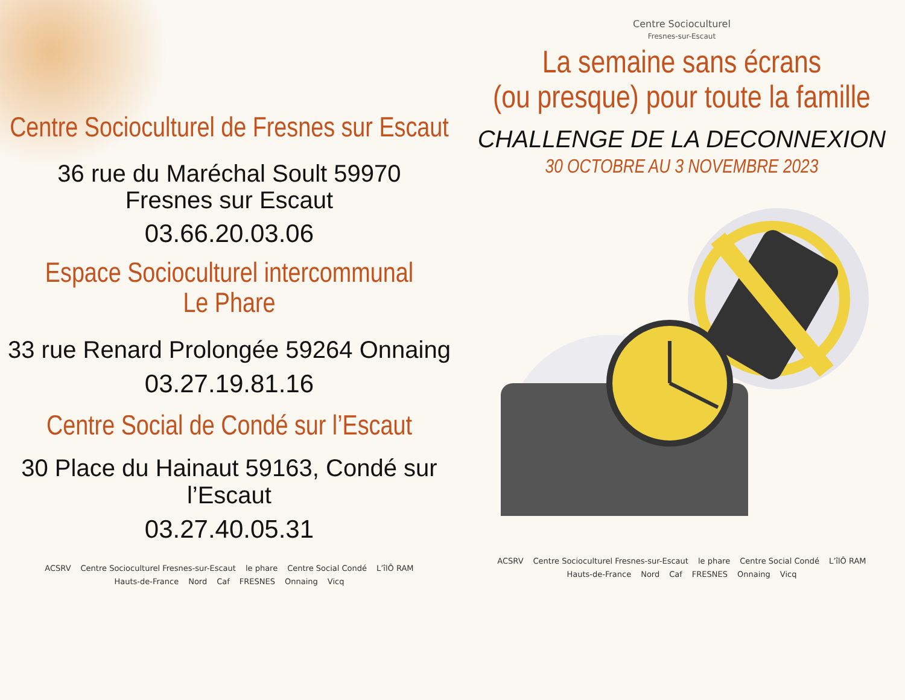Centre Socioculturel de Fresnes sur Escaut
36 rue du Maréchal Soult 59970 Fresnes sur Escaut
03.66.20.03.06
Espace Socioculturel intercommunal
Le Phare
33 rue Renard Prolongée 59264 Onnaing
03.27.19.81.16
Centre Social de Condé sur l’Escaut
30 Place du Hainaut 59163, Condé sur l’Escaut
03.27.40.05.31
ACSRV Centre Socioculturel Fresnes-sur-Escaut le phare Centre Social Condé L’îlÔ RAM
Hauts-de-France Nord Caf FRESNES Onnaing Vicq
Centre Socioculturel
Fresnes-sur-Escaut
La semaine sans écrans
(ou presque) pour toute la famille
CHALLENGE DE LA DECONNEXION
30 OCTOBRE AU 3 NOVEMBRE 2023
ACSRV Centre Socioculturel Fresnes-sur-Escaut le phare Centre Social Condé L’îlÔ RAM
Hauts-de-France Nord Caf FRESNES Onnaing Vicq